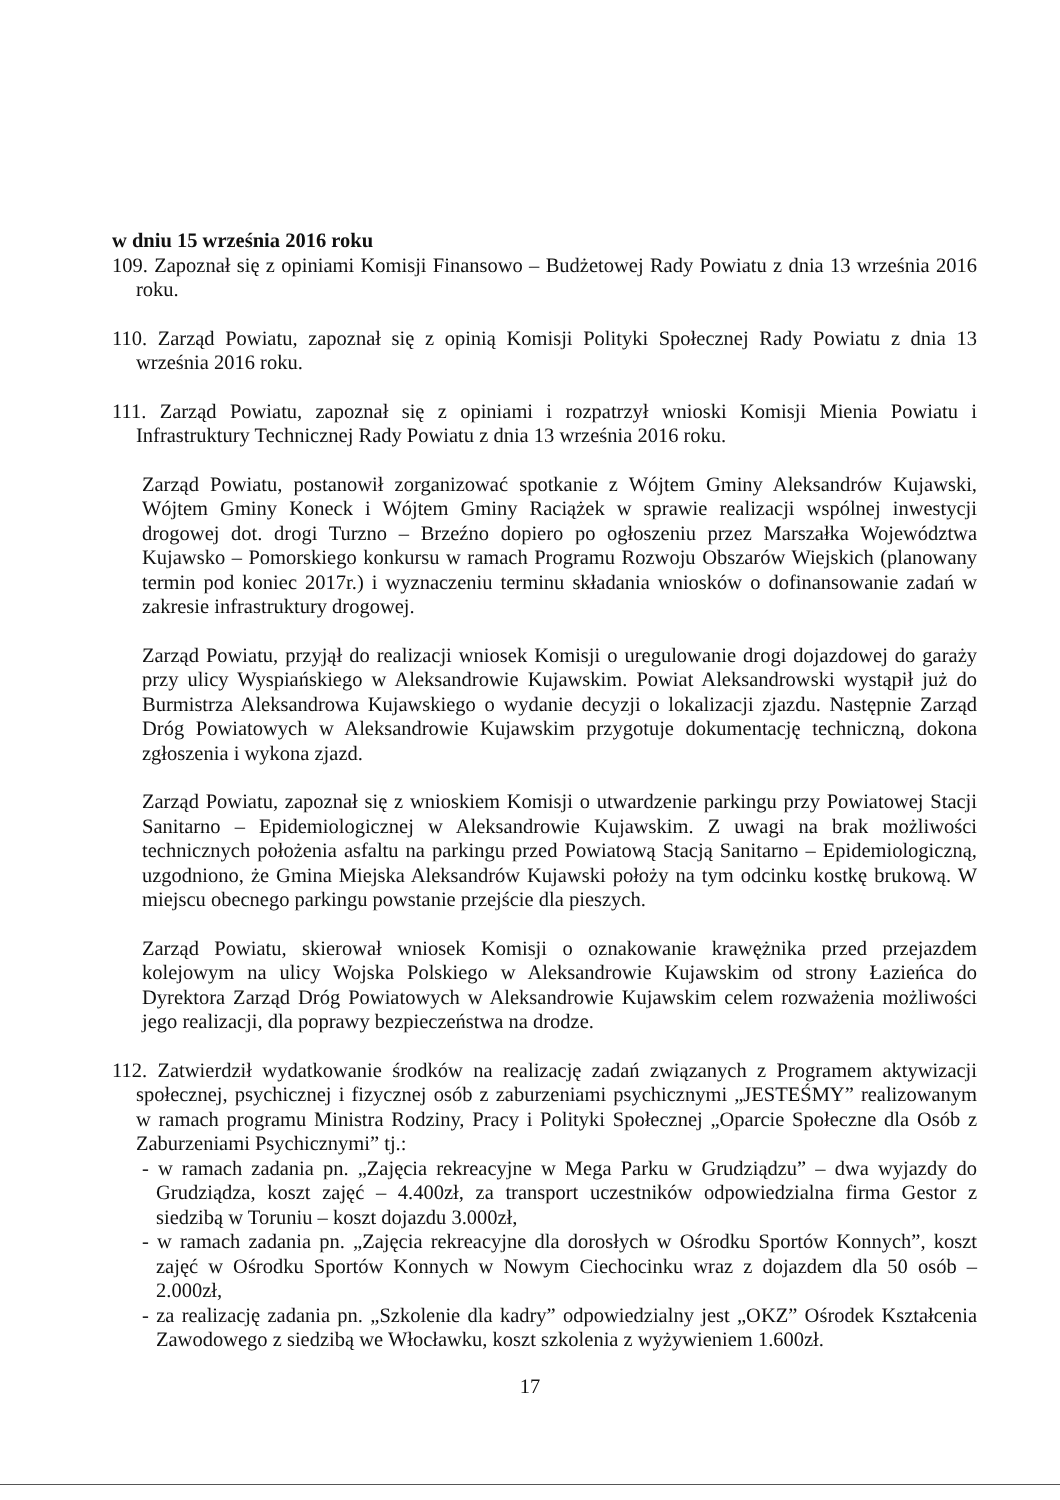w dniu 15 września 2016 roku
109. Zapoznał się z opiniami Komisji Finansowo – Budżetowej Rady Powiatu z dnia 13 września 2016 roku.
110. Zarząd Powiatu, zapoznał się z opinią Komisji Polityki Społecznej Rady Powiatu z dnia 13 września 2016 roku.
111. Zarząd Powiatu, zapoznał się z opiniami i rozpatrzył wnioski Komisji Mienia Powiatu i Infrastruktury Technicznej Rady Powiatu z dnia 13 września 2016 roku.
Zarząd Powiatu, postanowił zorganizować spotkanie z Wójtem Gminy Aleksandrów Kujawski, Wójtem Gminy Koneck i Wójtem Gminy Raciążek w sprawie realizacji wspólnej inwestycji drogowej dot. drogi Turzno – Brzeźno dopiero po ogłoszeniu przez Marszałka Województwa Kujawsko – Pomorskiego konkursu w ramach Programu Rozwoju Obszarów Wiejskich (planowany termin pod koniec 2017r.) i wyznaczeniu terminu składania wniosków o dofinansowanie zadań w zakresie infrastruktury drogowej.
Zarząd Powiatu, przyjął do realizacji wniosek Komisji o uregulowanie drogi dojazdowej do garaży przy ulicy Wyspiańskiego w Aleksandrowie Kujawskim. Powiat Aleksandrowski wystąpił już do Burmistrza Aleksandrowa Kujawskiego o wydanie decyzji o lokalizacji zjazdu. Następnie Zarząd Dróg Powiatowych w Aleksandrowie Kujawskim przygotuje dokumentację techniczną, dokona zgłoszenia i wykona zjazd.
Zarząd Powiatu, zapoznał się z wnioskiem Komisji o utwardzenie parkingu przy Powiatowej Stacji Sanitarno – Epidemiologicznej w Aleksandrowie Kujawskim. Z uwagi na brak możliwości technicznych położenia asfaltu na parkingu przed Powiatową Stacją Sanitarno – Epidemiologiczną, uzgodniono, że Gmina Miejska Aleksandrów Kujawski położy na tym odcinku kostkę brukową. W miejscu obecnego parkingu powstanie przejście dla pieszych.
Zarząd Powiatu, skierował wniosek Komisji o oznakowanie krawężnika przed przejazdem kolejowym na ulicy Wojska Polskiego w Aleksandrowie Kujawskim od strony Łazieńca do Dyrektora Zarząd Dróg Powiatowych w Aleksandrowie Kujawskim celem rozważenia możliwości jego realizacji, dla poprawy bezpieczeństwa na drodze.
112. Zatwierdził wydatkowanie środków na realizację zadań związanych z Programem aktywizacji społecznej, psychicznej i fizycznej osób z zaburzeniami psychicznymi „JESTEŚMY” realizowanym w ramach programu Ministra Rodziny, Pracy i Polityki Społecznej „Oparcie Społeczne dla Osób z Zaburzeniami Psychicznymi” tj.:
- w ramach zadania pn. „Zajęcia rekreacyjne w Mega Parku w Grudziądzu” – dwa wyjazdy do Grudziądza, koszt zajęć – 4.400zł, za transport uczestników odpowiedzialna firma Gestor z siedzibą w Toruniu – koszt dojazdu 3.000zł,
- w ramach zadania pn. „Zajęcia rekreacyjne dla dorosłych w Ośrodku Sportów Konnych”, koszt zajęć w Ośrodku Sportów Konnych w Nowym Ciechocinku wraz z dojazdem dla 50 osób – 2.000zł,
- za realizację zadania pn. „Szkolenie dla kadry” odpowiedzialny jest „OKZ” Ośrodek Kształcenia Zawodowego z siedzibą we Włocławku, koszt szkolenia z wyżywieniem 1.600zł.
17